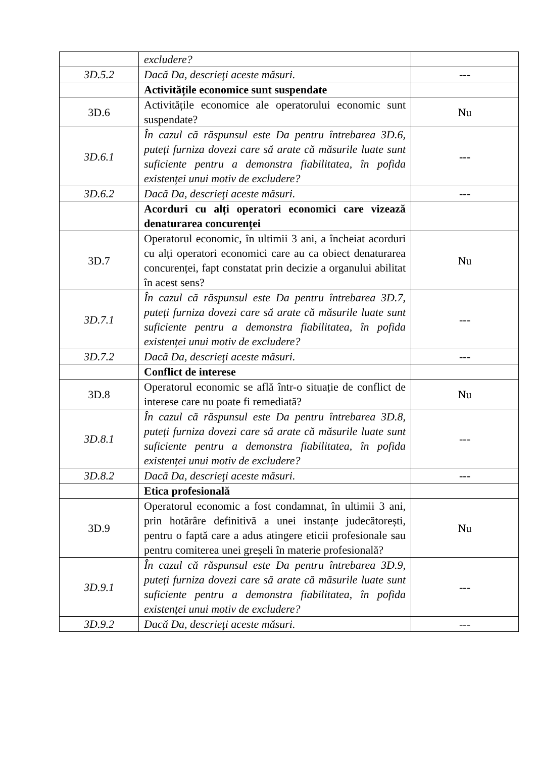| | excludere? | |
| 3D.5.2 | Dacă Da, descrieţi aceste măsuri. | --- |
| | Activitățile economice sunt suspendate | |
| 3D.6 | Activitățile economice ale operatorului economic sunt suspendate? | Nu |
| 3D.6.1 | În cazul că răspunsul este Da pentru întrebarea 3D.6, puteți furniza dovezi care să arate că măsurile luate sunt suficiente pentru a demonstra fiabilitatea, în pofida existenței unui motiv de excludere? | --- |
| 3D.6.2 | Dacă Da, descrieţi aceste măsuri. | --- |
| | Acorduri cu alți operatori economici care vizează denaturarea concurenței | |
| 3D.7 | Operatorul economic, în ultimii 3 ani, a încheiat acorduri cu alți operatori economici care au ca obiect denaturarea concurenței, fapt constatat prin decizie a organului abilitat în acest sens? | Nu |
| 3D.7.1 | În cazul că răspunsul este Da pentru întrebarea 3D.7, puteți furniza dovezi care să arate că măsurile luate sunt suficiente pentru a demonstra fiabilitatea, în pofida existenței unui motiv de excludere? | --- |
| 3D.7.2 | Dacă Da, descrieţi aceste măsuri. | --- |
| | Conflict de interese | |
| 3D.8 | Operatorul economic se află într-o situație de conflict de interese care nu poate fi remediată? | Nu |
| 3D.8.1 | În cazul că răspunsul este Da pentru întrebarea 3D.8, puteți furniza dovezi care să arate că măsurile luate sunt suficiente pentru a demonstra fiabilitatea, în pofida existenței unui motiv de excludere? | --- |
| 3D.8.2 | Dacă Da, descrieţi aceste măsuri. | --- |
| | Etica profesională | |
| 3D.9 | Operatorul economic a fost condamnat, în ultimii 3 ani, prin hotărâre definitivă a unei instanțe judecătorești, pentru o faptă care a adus atingere eticii profesionale sau pentru comiterea unei greșeli în materie profesională? | Nu |
| 3D.9.1 | În cazul că răspunsul este Da pentru întrebarea 3D.9, puteți furniza dovezi care să arate că măsurile luate sunt suficiente pentru a demonstra fiabilitatea, în pofida existenței unui motiv de excludere? | --- |
| 3D.9.2 | Dacă Da, descrieţi aceste măsuri. | --- |